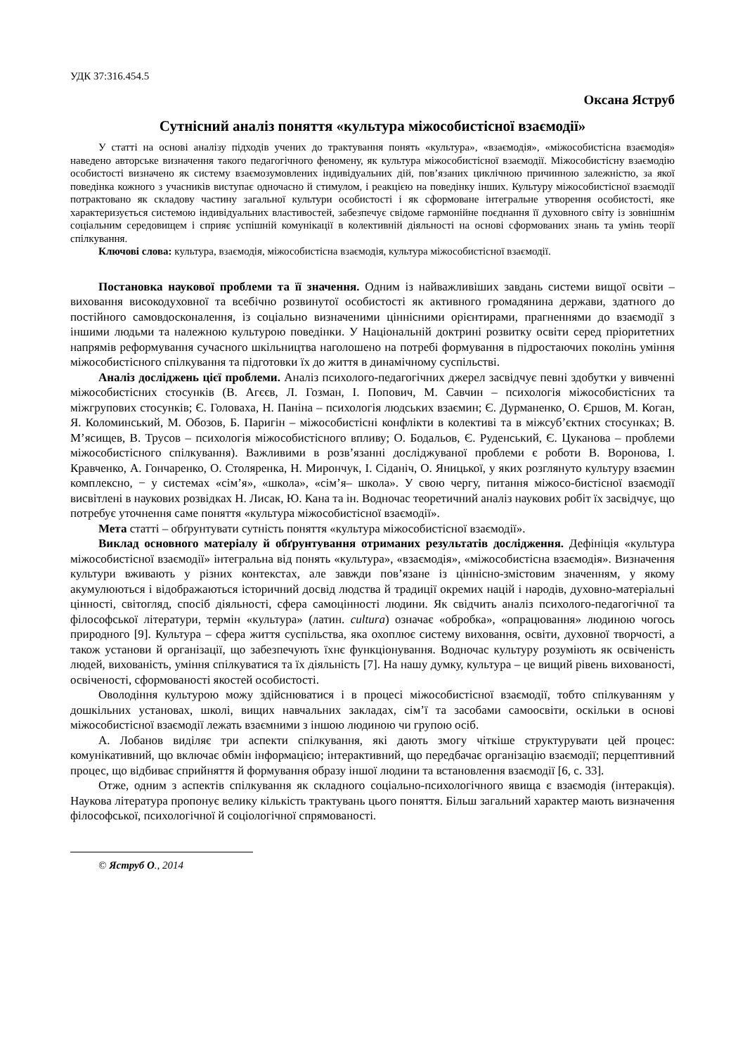УДК 37:316.454.5
Оксана Яструб
Сутнісний аналіз поняття «культура міжособистісної взаємодії»
У статті на основі аналізу підходів учених до трактування понять «культура», «взаємодія», «міжособистісна взаємодія» наведено авторське визначення такого педагогічного феномену, як культура міжособистісної взаємодії. Міжособистісну взаємодію особистості визначено як систему взаємозумовлених індивідуальних дій, пов’язаних циклічною причинною залежністю, за якої поведінка кожного з учасників виступає одночасно й стимулом, і реакцією на поведінку інших. Культуру міжособистісної взаємодії потрактовано як складову частину загальної культури особистості і як сформоване інтегральне утворення особистості, яке характеризується системою індивідуальних властивостей, забезпечує свідоме гармонійне поєднання її духовного світу із зовнішнім соціальним середовищем і сприяє успішній комунікації в колективній діяльності на основі сформованих знань та умінь теорії спілкування.
Ключові слова: культура, взаємодія, міжособистісна взаємодія, культура міжособистісної взаємодії.
Постановка наукової проблеми та її значення. Одним із найважливіших завдань системи вищої освіти – виховання високодуховної та всебічно розвинутої особистості як активного громадянина держави, здатного до постійного самовдосконалення, із соціально визначеними ціннісними орієнтирами, прагненнями до взаємодії з іншими людьми та належною культурою поведінки. У Національній доктрині розвитку освіти серед пріоритетних напрямів реформування сучасного шкільництва наголошено на потребі формування в підростаючих поколінь уміння міжособистісного спілкування та підготовки їх до життя в динамічному суспільстві.
Аналіз досліджень цієї проблеми. Аналіз психолого-педагогічних джерел засвідчує певні здобутки у вивченні міжособистісних стосунків (В. Агєєв, Л. Гозман, І. Попович, М. Савчин – психологія міжособистісних та міжгрупових стосунків; Є. Головаха, Н. Паніна – психологія людських взаємин; Є. Дурманенко, О. Єршов, М. Коган, Я. Коломинський, М. Обозов, Б. Паригін – міжособистісні конфлікти в колективі та в міжсуб’єктних стосунках; В. М’ясищев, В. Трусов – психологія міжособистісного впливу; О. Бодальов, Є. Руденський, Є. Цуканова – проблеми міжособистісного спілкування). Важливими в розв’язанні досліджуваної проблеми є роботи В. Воронова, І. Кравченко, А. Гончаренко, О. Столяренка, Н. Мирончук, І. Сіданіч, О. Яницької, у яких розглянуто культуру взаємин комплексно, − у системах «сім’я», «школа», «сім’я– школа». У свою чергу, питання міжосо-бистісної взаємодії висвітлені в наукових розвідках Н. Лисак, Ю. Кана та ін. Водночас теоретичний аналіз наукових робіт їх засвідчує, що потребує уточнення саме поняття «культура міжособистісної взаємодії».
Мета статті – обґрунтувати сутність поняття «культура міжособистісної взаємодії».
Виклад основного матеріалу й обґрунтування отриманих результатів дослідження. Дефініція «культура міжособистісної взаємодії» інтегральна від понять «культура», «взаємодія», «міжособистісна взаємодія». Визначення культури вживають у різних контекстах, але завжди пов’язане із ціннісно-змістовим значенням, у якому акумулюються і відображаються історичний досвід людства й традиції окремих націй і народів, духовно-матеріальні цінності, світогляд, спосіб діяльності, сфера самоцінності людини. Як свідчить аналіз психолого-педагогічної та філософської літератури, термін «культура» (латин. cultura) означає «обробка», «опрацювання» людиною чогось природного [9]. Культура – сфера життя суспільства, яка охоплює систему виховання, освіти, духовної творчості, а також установи й організації, що забезпечують їхнє функціонування. Водночас культуру розуміють як освіченість людей, вихованість, уміння спілкуватися та їх діяльність [7]. На нашу думку, культура – це вищий рівень вихованості, освіченості, сформованості якостей особистості.
Оволодіння культурою можу здійснюватися і в процесі міжособистісної взаємодії, тобто спілкуванням у дошкільних установах, школі, вищих навчальних закладах, сім’ї та засобами самоосвіти, оскільки в основі міжособистісної взаємодії лежать взаємними з іншою людиною чи групою осіб.
А. Лобанов виділяє три аспекти спілкування, які дають змогу чіткіше структурувати цей процес: комунікативний, що включає обмін інформацією; інтерактивний, що передбачає організацію взаємодії; перцептивний процес, що відбиває сприйняття й формування образу іншої людини та встановлення взаємодії [6, с. 33].
Отже, одним з аспектів спілкування як складного соціально-психологічного явища є взаємодія (інтеракція). Наукова література пропонує велику кількість трактувань цього поняття. Більш загальний характер мають визначення філософської, психологічної й соціологічної спрямованості.
© Яструб О., 2014